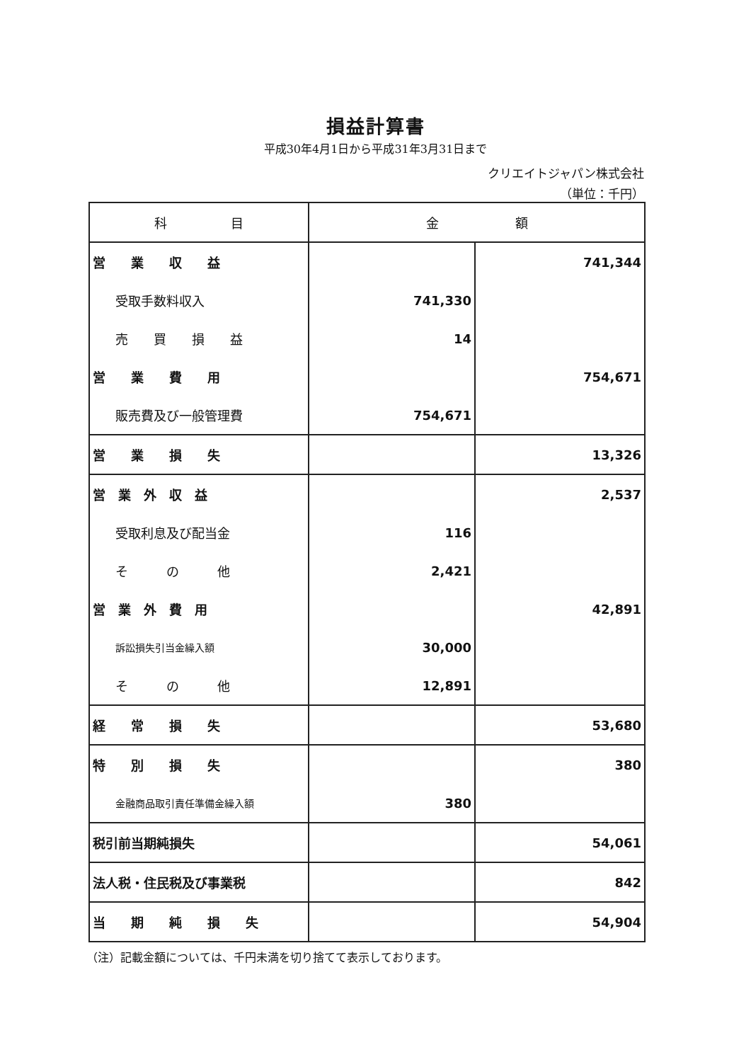損益計算書
平成30年4月1日から平成31年3月31日まで
クリエイトジャパン株式会社
（単位：千円）
| 科 目 | 金 額 | |
| --- | --- | --- |
| 営 業 収 益 | | 741,344 |
| 受取手数料収入 | 741,330 | |
| 売 買 損 益 | 14 | |
| 営 業 費 用 | | 754,671 |
| 販売費及び一般管理費 | 754,671 | |
| 営 業 損 失 | | 13,326 |
| 営 業 外 収 益 | | 2,537 |
| 受取利息及び配当金 | 116 | |
| そ の 他 | 2,421 | |
| 営 業 外 費 用 | | 42,891 |
| 訴訟損失引当金繰入額 | 30,000 | |
| そ の 他 | 12,891 | |
| 経 常 損 失 | | 53,680 |
| 特 別 損 失 | | 380 |
| 金融商品取引責任準備金繰入額 | 380 | |
| 税引前当期純損失 | | 54,061 |
| 法人税・住民税及び事業税 | | 842 |
| 当 期 純 損 失 | | 54,904 |
（注）記載金額については、千円未満を切り捨てて表示しております。